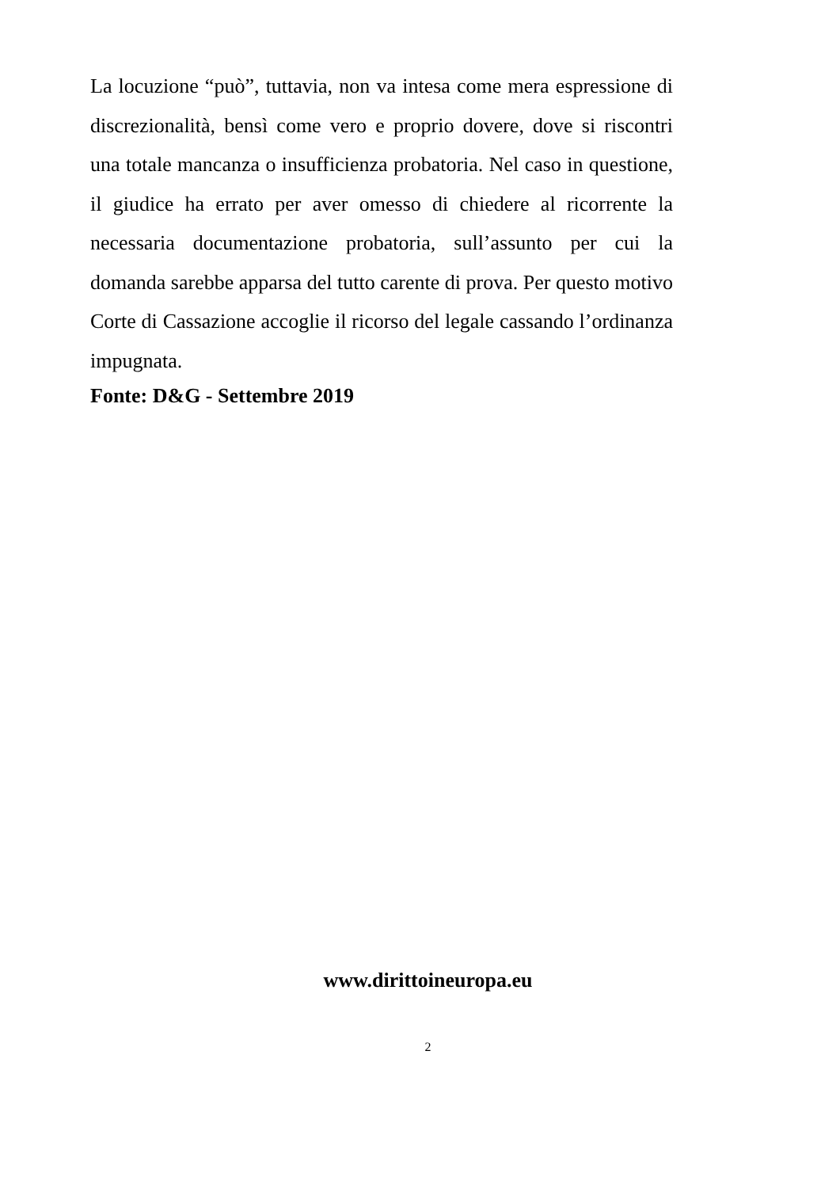La locuzione “può”, tuttavia, non va intesa come mera espressione di discrezionalità, bensì come vero e proprio dovere, dove si riscontri una totale mancanza o insufficienza probatoria. Nel caso in questione, il giudice ha errato per aver omesso di chiedere al ricorrente la necessaria documentazione probatoria, sull’assunto per cui la domanda sarebbe apparsa del tutto carente di prova. Per questo motivo Corte di Cassazione accoglie il ricorso del legale cassando l’ordinanza impugnata.
Fonte: D&G - Settembre 2019
www.dirittoineuropa.eu
2